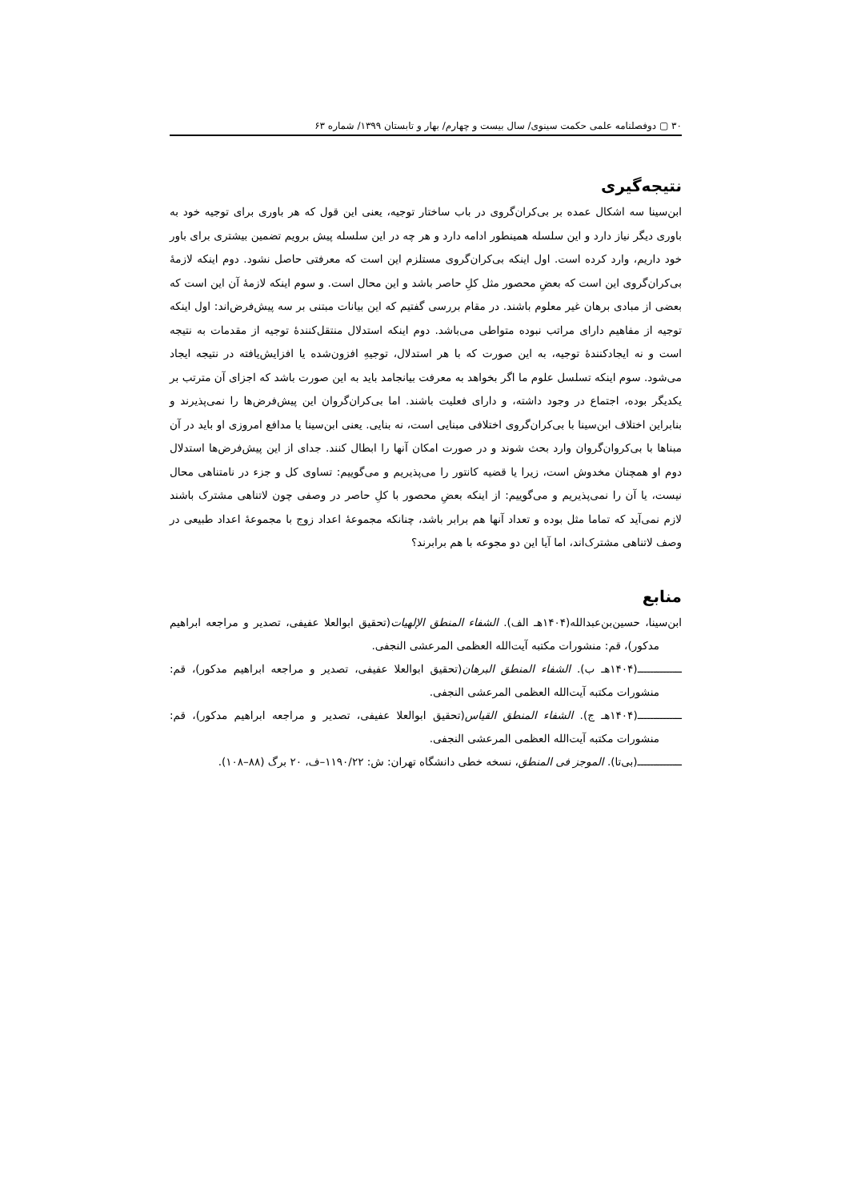۳۰ ▢ دوفصلنامه علمی حکمت سینوی/ سال بیست و چهارم/ بهار و تابستان ۱۳۹۹/ شماره ۶۳
نتیجه‌گیری
ابن‌سینا سه اشکال عمده بر بی‌کران‌گروی در باب ساختار توجیه، یعنی این قول که هر باوری برای توجیه خود به باوری دیگر نیاز دارد و این سلسله همینطور ادامه دارد و هر چه در این سلسله پیش برویم تضمین بیشتری برای باور خود داریم، وارد کرده است. اول اینکه بی‌کران‌گروی مستلزم این است که معرفتی حاصل نشود. دوم اینکه لازمهٔ بی‌کران‌گروی این است که بعضِ محصور مثل کلِ حاصر باشد و این محال است. و سوم اینکه لازمهٔ آن این است که بعضی از مبادی برهان غیر معلوم باشند. در مقام بررسی گفتیم که این بیانات مبتنی بر سه پیش‌فرض‌اند: اول اینکه توجیه از مفاهیم دارای مراتب نبوده متواطی می‌باشد. دوم اینکه استدلال منتقل‌کنندهٔ توجیه از مقدمات به نتیجه است و نه ایجادکنندهٔ توجیه، به این صورت که با هر استدلال، توجیهِ افزون‌شده یا افزایش‌یافته در نتیجه ایجاد می‌شود. سوم اینکه تسلسل علوم ما اگر بخواهد به معرفت بیانجامد باید به این صورت باشد که اجزای آن مترتب بر یکدیگر بوده، اجتماع در وجود داشته، و دارای فعلیت باشند. اما بی‌کران‌گروان این پیش‌فرض‌ها را نمی‌پذیرند و بنابراین اختلاف ابن‌سینا با بی‌کران‌گروی اختلافی مبنایی است، نه بنایی. یعنی ابن‌سینا یا مدافع امروزی او باید در آن مبناها با بی‌کروان‌گروان وارد بحث شوند و در صورت امکان آنها را ابطال کنند. جدای از این پیش‌فرض‌ها استدلال دوم او همچنان مخدوش است، زیرا یا قضیه کانتور را می‌پذیریم و می‌گوییم: تساوی کل و جزء در نامتناهی محال نیست، یا آن را نمی‌پذیریم و می‌گوییم: از اینکه بعضِ محصور با کلِ حاصر در وصفی چون لاتناهی مشترک باشند لازم نمی‌آید که تماما مثل بوده و تعداد آنها هم برابر باشد، چنانکه مجموعهٔ اعداد زوج با مجموعهٔ اعداد طبیعی در وصف لاتناهی مشترک‌اند، اما آیا این دو مجوعه با هم برابرند؟
منابع
ابن‌سینا، حسین‌بن‌عبدالله(۱۴۰۴هـ الف). الشفاء المنطق الإلهیات(تحقیق ابوالعلا عفیفی، تصدیر و مراجعه ابراهیم مدکور)، قم: منشورات مکتبه آیت‌الله العظمی المرعشی النجفی.
ــــــــــــــ(۱۴۰۴هـ ب). الشفاء المنطق البرهان(تحقیق ابوالعلا عفیفی، تصدیر و مراجعه ابراهیم مدکور)، قم: منشورات مکتبه آیت‌الله العظمی المرعشی النجفی.
ــــــــــــــ(۱۴۰۴هـ ج). الشفاء المنطق القیاس(تحقیق ابوالعلا عفیفی، تصدیر و مراجعه ابراهیم مدکور)، قم: منشورات مکتبه آیت‌الله العظمی المرعشی النجفی.
ــــــــــــــ(بی‌تا). الموجز فی المنطق، نسخه خطی دانشگاه تهران: ش: ۱۱۹۰/۲۲–ف، ۲۰ برگ (۸۸–۱۰۸).